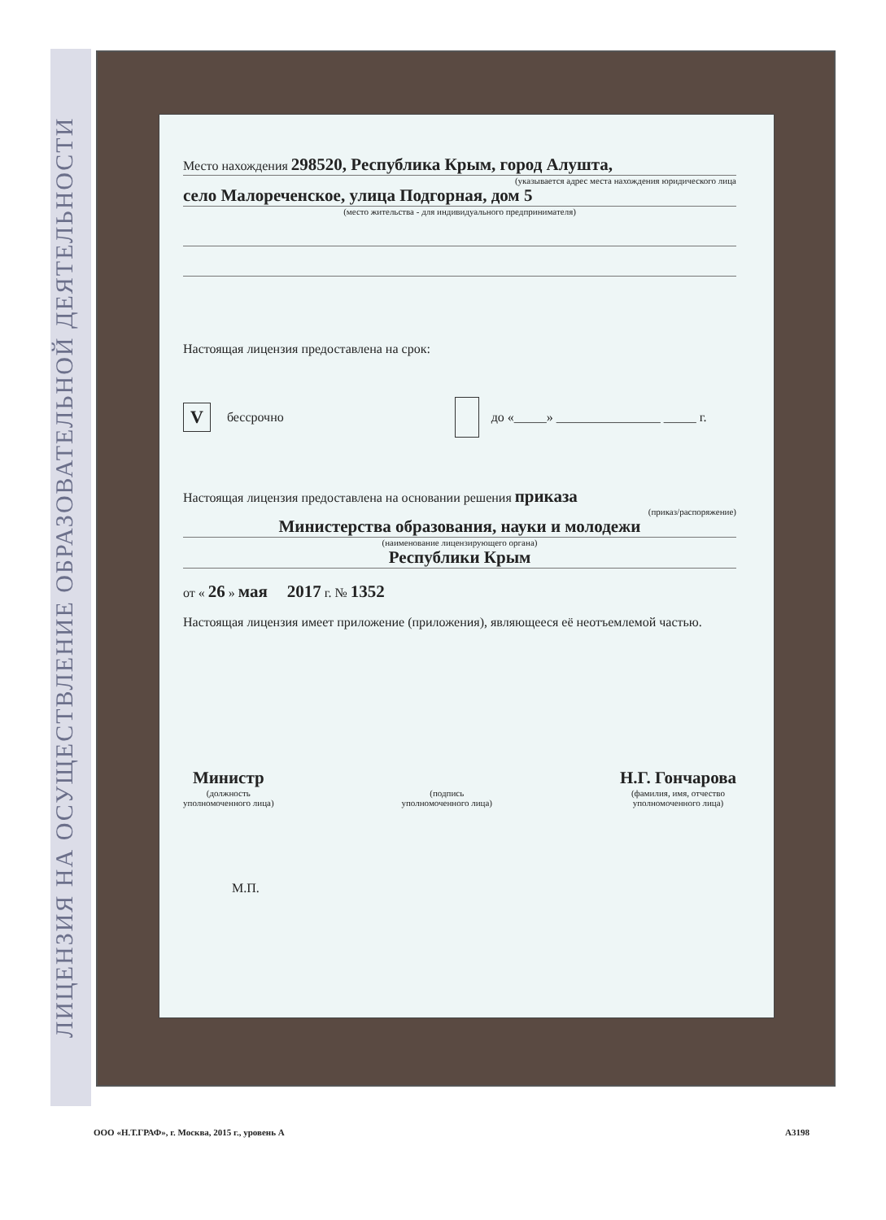ЛИЦЕНЗИЯ НА ОСУЩЕСТВЛЕНИЕ ОБРАЗОВАТЕЛЬНОЙ ДЕЯТЕЛЬНОСТИ
Место нахождения 298520, Республика Крым, город Алушта,
(указывается адрес места нахождения юридического лица
село Малореченское, улица Подгорная, дом 5
(место жительства - для индивидуального предпринимателя)
Настоящая лицензия предоставлена на срок:
Vбессрочно до «_____» ________________ _____ г.
Настоящая лицензия предоставлена на основании решения приказа
(приказ/распоряжение)
Министерства образования, науки и молодежи
(наименование лицензирующего органа)
Республики Крым
от « 26 » мая 2017 г. № 1352
Настоящая лицензия имеет приложение (приложения), являющееся её неотъемлемой частью.
Министр
(должность
уполномоченного лица)
(подпись
уполномоченного лица)
Н.Г. Гончарова
(фамилия, имя, отчество
уполномоченного лица)
М.П.
ООО «Н.Т.ГРАФ», г. Москва, 2015 г., уровень А
А3198